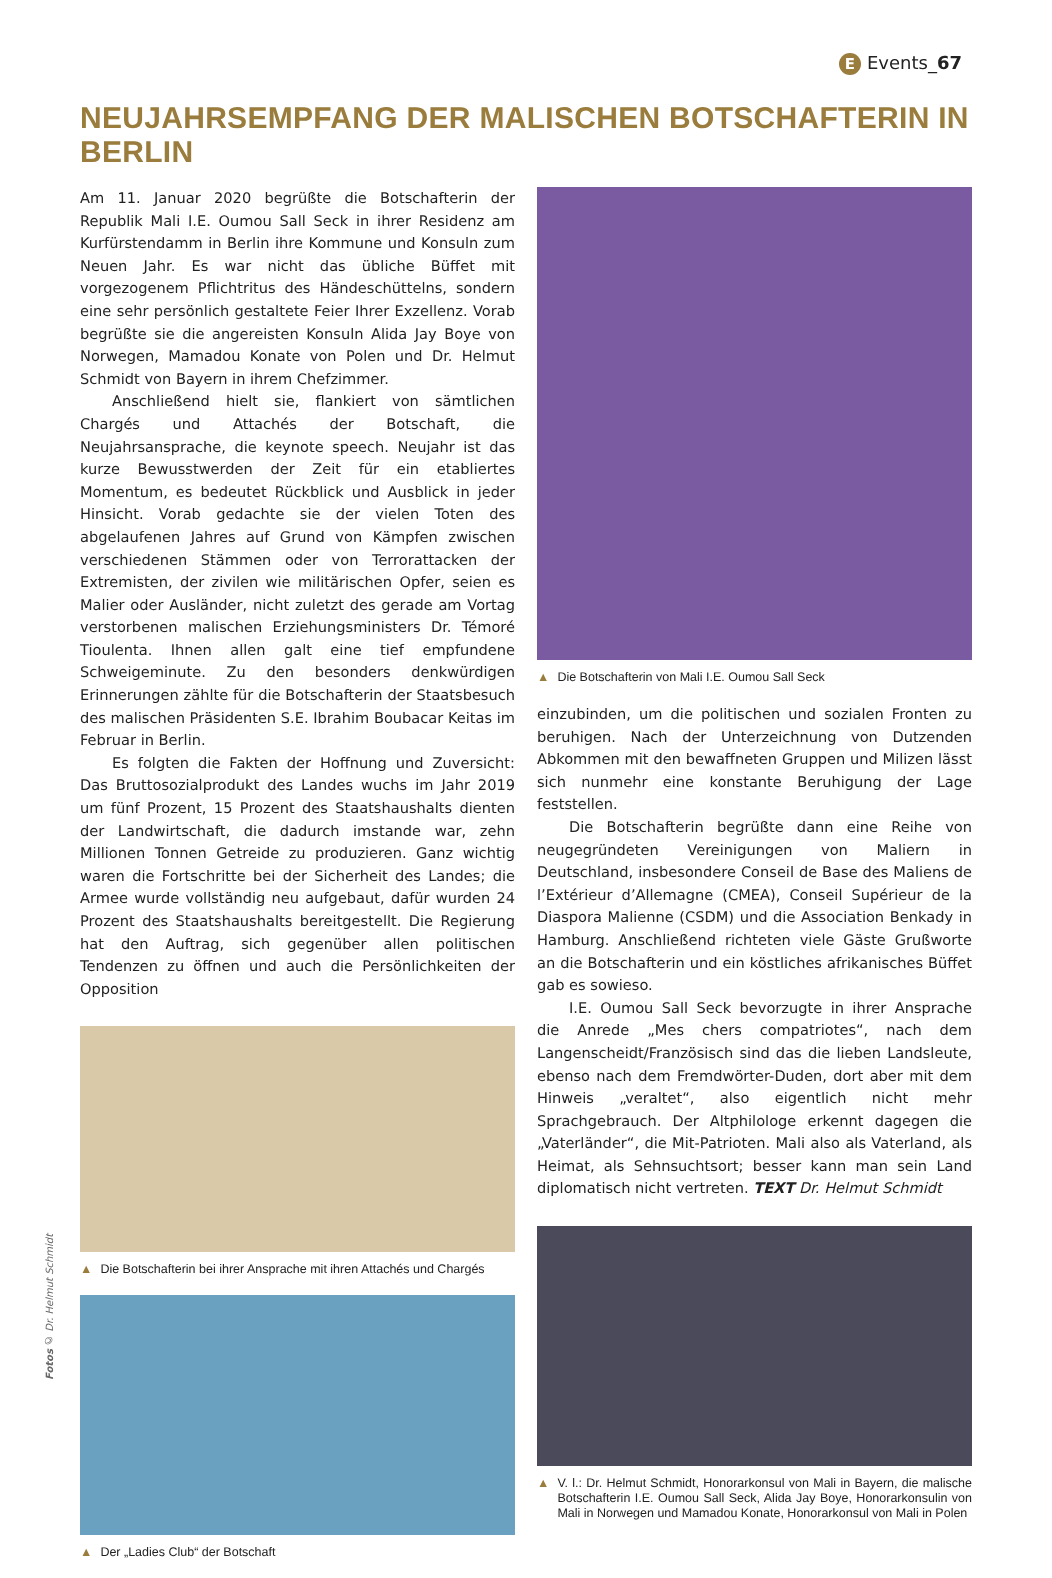E Events_67
NEUJAHRSEMPFANG DER MALISCHEN BOTSCHAFTERIN IN BERLIN
Am 11. Januar 2020 begrüßte die Botschafterin der Republik Mali I.E. Oumou Sall Seck in ihrer Residenz am Kurfürstendamm in Berlin ihre Kommune und Konsuln zum Neuen Jahr. Es war nicht das übliche Büffet mit vorgezogenem Pflichtritus des Händeschüttelns, sondern eine sehr persönlich gestaltete Feier Ihrer Exzellenz. Vorab begrüßte sie die angereisten Konsuln Alida Jay Boye von Norwegen, Mamadou Konate von Polen und Dr. Helmut Schmidt von Bayern in ihrem Chefzimmer.
Anschließend hielt sie, flankiert von sämtlichen Chargés und Attachés der Botschaft, die Neujahrsansprache, die keynote speech. Neujahr ist das kurze Bewusstwerden der Zeit für ein etabliertes Momentum, es bedeutet Rückblick und Ausblick in jeder Hinsicht. Vorab gedachte sie der vielen Toten des abgelaufenen Jahres auf Grund von Kämpfen zwischen verschiedenen Stämmen oder von Terrorattacken der Extremisten, der zivilen wie militärischen Opfer, seien es Malier oder Ausländer, nicht zuletzt des gerade am Vortag verstorbenen malischen Erziehungsministers Dr. Témoré Tioulenta. Ihnen allen galt eine tief empfundene Schweigeminute. Zu den besonders denkwürdigen Erinnerungen zählte für die Botschafterin der Staatsbesuch des malischen Präsidenten S.E. Ibrahim Boubacar Keitas im Februar in Berlin.
Es folgten die Fakten der Hoffnung und Zuversicht: Das Bruttosozialprodukt des Landes wuchs im Jahr 2019 um fünf Prozent, 15 Prozent des Staatshaushalts dienten der Landwirtschaft, die dadurch imstande war, zehn Millionen Tonnen Getreide zu produzieren. Ganz wichtig waren die Fortschritte bei der Sicherheit des Landes; die Armee wurde vollständig neu aufgebaut, dafür wurden 24 Prozent des Staatshaushalts bereitgestellt. Die Regierung hat den Auftrag, sich gegenüber allen politischen Tendenzen zu öffnen und auch die Persönlichkeiten der Opposition
▲ Die Botschafterin bei ihrer Ansprache mit ihren Attachés und Chargés
▲ Der „Ladies Club“ der Botschaft
▲ Die Botschafterin von Mali I.E. Oumou Sall Seck
einzubinden, um die politischen und sozialen Fronten zu beruhigen. Nach der Unterzeichnung von Dutzenden Abkommen mit den bewaffneten Gruppen und Milizen lässt sich nunmehr eine konstante Beruhigung der Lage feststellen.
Die Botschafterin begrüßte dann eine Reihe von neugegründeten Vereinigungen von Maliern in Deutschland, insbesondere Conseil de Base des Maliens de l’Extérieur d’Allemagne (CMEA), Conseil Supérieur de la Diaspora Malienne (CSDM) und die Association Benkady in Hamburg. Anschließend richteten viele Gäste Grußworte an die Botschafterin und ein köstliches afrikanisches Büffet gab es sowieso.
I.E. Oumou Sall Seck bevorzugte in ihrer Ansprache die Anrede „Mes chers compatriotes“, nach dem Langenscheidt/Französisch sind das die lieben Landsleute, ebenso nach dem Fremdwörter-Duden, dort aber mit dem Hinweis „veraltet“, also eigentlich nicht mehr Sprachgebrauch. Der Altphilologe erkennt dagegen die „Vaterländer“, die Mit-Patrioten. Mali also als Vaterland, als Heimat, als Sehnsuchtsort; besser kann man sein Land diplomatisch nicht vertreten. TEXT Dr. Helmut Schmidt
▲ V. l.: Dr. Helmut Schmidt, Honorarkonsul von Mali in Bayern, die malische Botschafterin I.E. Oumou Sall Seck, Alida Jay Boye, Honorarkonsulin von Mali in Norwegen und Mamadou Konate, Honorarkonsul von Mali in Polen
Fotos © Dr. Helmut Schmidt